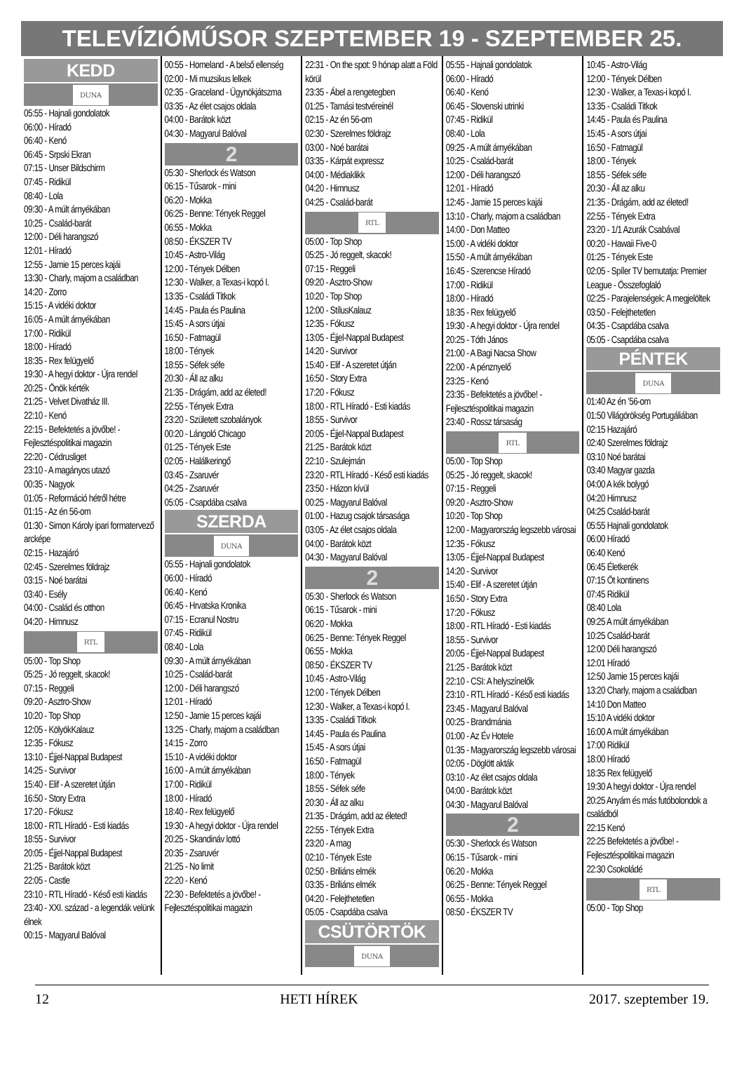TELEVÍZIÓMŰSOR SZEPTEMBER 19 - SZEPTEMBER 25.
KEDD
DUNA
05:55 - Hajnali gondolatok
06:00 - Híradó
06:40 - Kenó
06:45 - Srpski Ekran
07:15 - Unser Bildschirm
07:45 - Ridikül
08:40 - Lola
09:30 - A múlt árnyékában
10:25 - Család-barát
12:00 - Déli harangszó
12:01 - Híradó
12:55 - Jamie 15 perces kajái
13:30 - Charly, majom a családban
14:20 - Zorro
15:15 - A vidéki doktor
16:05 - A múlt árnyékában
17:00 - Ridikül
18:00 - Híradó
18:35 - Rex felügyelő
19:30 - A hegyi doktor - Újra rendel
20:25 - Önök kérték
21:25 - Velvet Divatház III.
22:10 - Kenó
22:15 - Befektetés a jövőbe! - Fejlesztéspolitikai magazin
22:20 - Cédrusliget
23:10 - A magányos utazó
00:35 - Nagyok
01:05 - Reformáció hétről hétre
01:15 - Az én 56-om
01:30 - Simon Károly ipari formatervező arcképe
02:15 - Hazajáró
02:45 - Szerelmes földrajz
03:15 - Noé barátai
03:40 - Esély
04:00 - Család és otthon
04:20 - Himnusz
RTL
05:00 - Top Shop
05:25 - Jó reggelt, skacok!
07:15 - Reggeli
09:20 - Asztro-Show
10:20 - Top Shop
12:05 - KölyökKalauz
12:35 - Fókusz
13:10 - Éjjel-Nappal Budapest
14:25 - Survivor
15:40 - Elif - A szeretet útján
16:50 - Story Extra
17:20 - Fókusz
18:00 - RTL Híradó - Esti kiadás
18:55 - Survivor
20:05 - Éjjel-Nappal Budapest
21:25 - Barátok közt
22:05 - Castle
23:10 - RTL Híradó - Késő esti kiadás
23:40 - XXI. század - a legendák velünk élnek
00:15 - Magyarul Balóval
00:55 - Homeland - A belső ellenség
02:00 - Mi muzsikus lelkek
02:35 - Graceland - Ügynökjátszma
03:35 - Az élet csajos oldala
04:00 - Barátok közt
04:30 - Magyarul Balóval
2
05:30 - Sherlock és Watson
06:15 - Tűsarok - mini
06:20 - Mokka
06:25 - Benne: Tények Reggel
06:55 - Mokka
08:50 - ÉKSZER TV
10:45 - Astro-Világ
12:00 - Tények Délben
12:30 - Walker, a Texas-i kopó I.
13:35 - Családi Titkok
14:45 - Paula és Paulina
15:45 - A sors útjai
16:50 - Fatmagül
18:00 - Tények
18:55 - Séfek séfe
20:30 - Áll az alku
21:35 - Drágám, add az életed!
22:55 - Tények Extra
23:20 - Született szobalányok
00:20 - Lángoló Chicago
01:25 - Tények Este
02:05 - Halálkeringő
03:45 - Zsaruvér
04:25 - Zsaruvér
05:05 - Csapdába csalva
SZERDA
DUNA
05:55 - Hajnali gondolatok
06:00 - Híradó
06:40 - Kenó
06:45 - Hrvatska Kronika
07:15 - Ecranul Nostru
07:45 - Ridikül
08:40 - Lola
09:30 - A múlt árnyékában
10:25 - Család-barát
12:00 - Déli harangszó
12:01 - Híradó
12:50 - Jamie 15 perces kajái
13:25 - Charly, majom a családban
14:15 - Zorro
15:10 - A vidéki doktor
16:00 - A múlt árnyékában
17:00 - Ridikül
18:00 - Híradó
18:40 - Rex felügyelő
19:30 - A hegyi doktor - Újra rendel
20:25 - Skandináv lottó
20:35 - Zsaruvér
21:25 - No limit
22:20 - Kenó
22:30 - Befektetés a jövőbe! - Fejlesztéspolitikai magazin
22:31 - On the spot: 9 hónap alatt a Föld körül
23:35 - Ábel a rengetegben
01:25 - Tamási testvéreinél
02:15 - Az én 56-om
02:30 - Szerelmes földrajz
03:00 - Noé barátai
03:35 - Kárpát expressz
04:00 - Médiaklikk
04:20 - Himnusz
04:25 - Család-barát
RTL
05:00 - Top Shop
05:25 - Jó reggelt, skacok!
07:15 - Reggeli
09:20 - Asztro-Show
10:20 - Top Shop
12:00 - StílusKalauz
12:35 - Fókusz
13:05 - Éjjel-Nappal Budapest
14:20 - Survivor
15:40 - Elif - A szeretet útján
16:50 - Story Extra
17:20 - Fókusz
18:00 - RTL Híradó - Esti kiadás
18:55 - Survivor
20:05 - Éjjel-Nappal Budapest
21:25 - Barátok közt
22:10 - Szulejmán
23:20 - RTL Híradó - Késő esti kiadás
23:50 - Házon kívül
00:25 - Magyarul Balóval
01:00 - Hazug csajok társasága
03:05 - Az élet csajos oldala
04:00 - Barátok közt
04:30 - Magyarul Balóval
2
05:30 - Sherlock és Watson
06:15 - Tűsarok - mini
06:20 - Mokka
06:25 - Benne: Tények Reggel
06:55 - Mokka
08:50 - ÉKSZER TV
10:45 - Astro-Világ
12:00 - Tények Délben
12:30 - Walker, a Texas-i kopó I.
13:35 - Családi Titkok
14:45 - Paula és Paulina
15:45 - A sors útjai
16:50 - Fatmagül
18:00 - Tények
18:55 - Séfek séfe
20:30 - Áll az alku
21:35 - Drágám, add az életed!
22:55 - Tények Extra
23:20 - A mag
02:10 - Tények Este
02:50 - Briliáns elmék
03:35 - Briliáns elmék
04:20 - Felejthetetlen
05:05 - Csapdába csalva
CSÜTÖRTÖK
DUNA
05:55 - Hajnali gondolatok
06:00 - Híradó
06:40 - Kenó
06:45 - Slovenski utrinki
07:45 - Ridikül
08:40 - Lola
09:25 - A múlt árnyékában
10:25 - Család-barát
12:00 - Déli harangszó
12:01 - Híradó
12:45 - Jamie 15 perces kajái
13:10 - Charly, majom a családban
14:00 - Don Matteo
15:00 - A vidéki doktor
15:50 - A múlt árnyékában
16:45 - Szerencse Híradó
17:00 - Ridikül
18:00 - Híradó
18:35 - Rex felügyelő
19:30 - A hegyi doktor - Újra rendel
20:25 - Tóth János
21:00 - A Bagi Nacsa Show
22:00 - A pénznyelő
23:25 - Kenó
23:35 - Befektetés a jövőbe! - Fejlesztéspolitikai magazin
23:40 - Rossz társaság
RTL
05:00 - Top Shop
05:25 - Jó reggelt, skacok!
07:15 - Reggeli
09:20 - Asztro-Show
10:20 - Top Shop
12:00 - Magyarország legszebb városai
12:35 - Fókusz
13:05 - Éjjel-Nappal Budapest
14:20 - Survivor
15:40 - Elif - A szeretet útján
16:50 - Story Extra
17:20 - Fókusz
18:00 - RTL Híradó - Esti kiadás
18:55 - Survivor
20:05 - Éjjel-Nappal Budapest
21:25 - Barátok közt
22:10 - CSI: A helyszínelők
23:10 - RTL Híradó - Késő esti kiadás
23:45 - Magyarul Balóval
00:25 - Brandmánia
01:00 - Az Év Hotele
01:35 - Magyarország legszebb városai
02:05 - Döglött akták
03:10 - Az élet csajos oldala
04:00 - Barátok közt
04:30 - Magyarul Balóval
2
05:30 - Sherlock és Watson
06:15 - Tűsarok - mini
06:20 - Mokka
06:25 - Benne: Tények Reggel
06:55 - Mokka
08:50 - ÉKSZER TV
10:45 - Astro-Világ
12:00 - Tények Délben
12:30 - Walker, a Texas-i kopó I.
13:35 - Családi Titkok
14:45 - Paula és Paulina
15:45 - A sors útjai
16:50 - Fatmagül
18:00 - Tények
18:55 - Séfek séfe
20:30 - Áll az alku
21:35 - Drágám, add az életed!
22:55 - Tények Extra
23:20 - 1/1 Azurák Csabával
00:20 - Hawaii Five-0
01:25 - Tények Este
02:05 - Spíler TV bemutatja: Premier League - Összefoglaló
02:25 - Parajelenségek: A megjelöltek
03:50 - Felejthetetlen
04:35 - Csapdába csalva
05:05 - Csapdába csalva
PÉNTEK
DUNA
01:40 Az én ’56-om
01:50 Világörökség Portugáliában
02:15 Hazajáró
02:40 Szerelmes földrajz
03:10 Noé barátai
03:40 Magyar gazda
04:00 A kék bolygó
04:20 Himnusz
04:25 Család-barát
05:55 Hajnali gondolatok
06:00 Híradó
06:40 Kenó
06:45 Életkerék
07:15 Öt kontinens
07:45 Ridikül
08:40 Lola
09:25 A múlt árnyékában
10:25 Család-barát
12:00 Déli harangszó
12:01 Híradó
12:50 Jamie 15 perces kajái
13:20 Charly, majom a családban
14:10 Don Matteo
15:10 A vidéki doktor
16:00 A múlt árnyékában
17:00 Ridikül
18:00 Híradó
18:35 Rex felügyelő
19:30 A hegyi doktor - Újra rendel
20:25 Anyám és más futóbolondok a családból
22:15 Kenó
22:25 Befektetés a jövőbe! - Fejlesztéspolitikai magazin
22:30 Csokoládé
RTL
05:00 - Top Shop
12 HETI HÍREK 2017. szeptember 19.